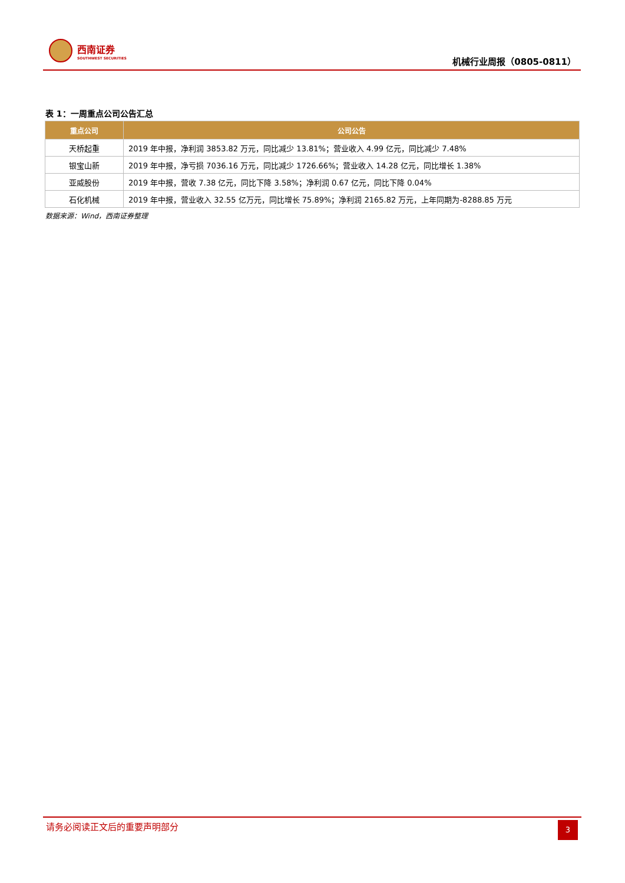西南证券
SOUTHWEST SECURITIES
机械行业周报（0805-0811）
表 1：一周重点公司公告汇总
| 重点公司 | 公司公告 |
| --- | --- |
| 天桥起重 | 2019 年中报，净利润 3853.82 万元，同比减少 13.81%；营业收入 4.99 亿元，同比减少 7.48% |
| 银宝山新 | 2019 年中报，净亏损 7036.16 万元，同比减少 1726.66%；营业收入 14.28 亿元，同比增长 1.38% |
| 亚威股份 | 2019 年中报，营收 7.38 亿元，同比下降 3.58%；净利润 0.67 亿元，同比下降 0.04% |
| 石化机械 | 2019 年中报，营业收入 32.55 亿万元，同比增长 75.89%；净利润 2165.82 万元，上年同期为-8288.85 万元 |
数据来源：Wind，西南证券整理
请务必阅读正文后的重要声明部分 3